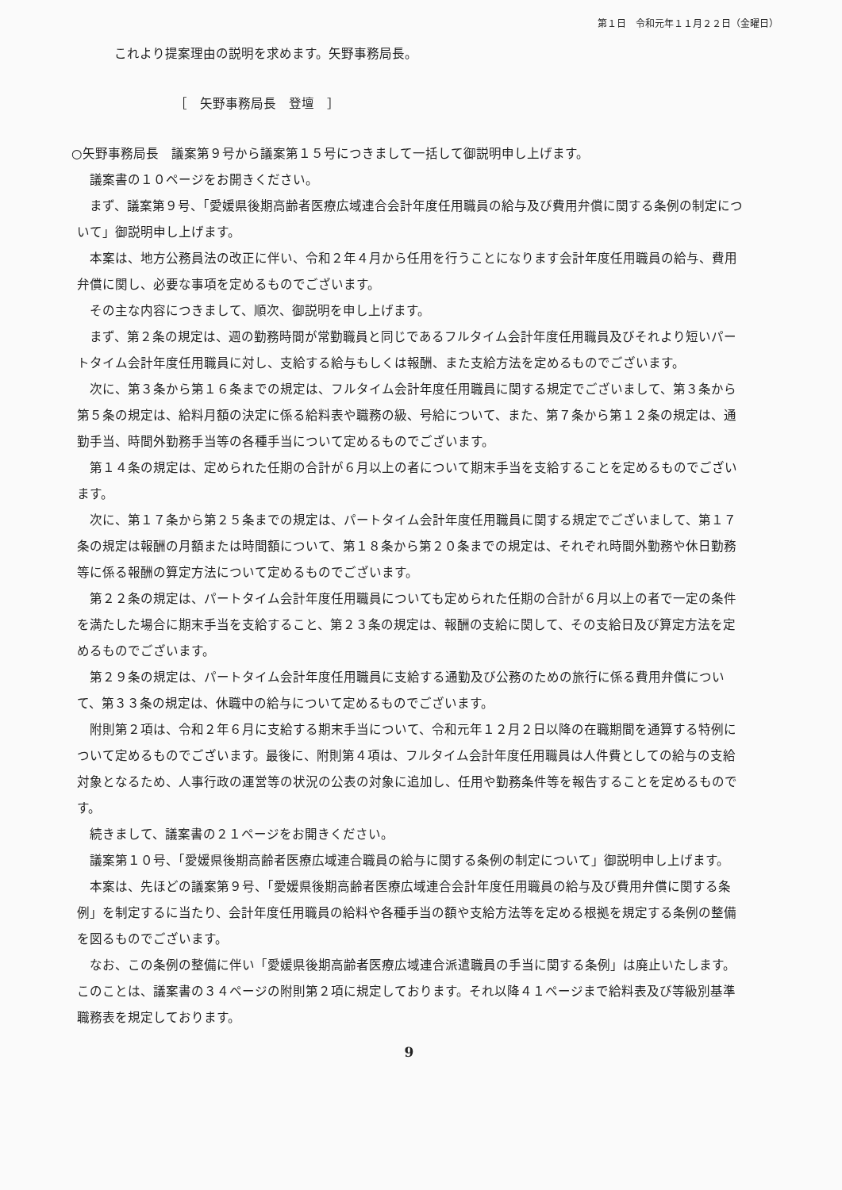第１日　令和元年１１月２２日（金曜日）
これより提案理由の説明を求めます。矢野事務局長。
［　矢野事務局長　登壇　］
○矢野事務局長　議案第９号から議案第１５号につきまして一括して御説明申し上げます。
議案書の１０ページをお開きください。
まず、議案第９号、「愛媛県後期高齢者医療広域連合会計年度任用職員の給与及び費用弁償に関する条例の制定について」御説明申し上げます。
本案は、地方公務員法の改正に伴い、令和２年４月から任用を行うことになります会計年度任用職員の給与、費用弁償に関し、必要な事項を定めるものでございます。
その主な内容につきまして、順次、御説明を申し上げます。
まず、第２条の規定は、週の勤務時間が常勤職員と同じであるフルタイム会計年度任用職員及びそれより短いパートタイム会計年度任用職員に対し、支給する給与もしくは報酬、また支給方法を定めるものでございます。
次に、第３条から第１６条までの規定は、フルタイム会計年度任用職員に関する規定でございまして、第３条から第５条の規定は、給料月額の決定に係る給料表や職務の級、号給について、また、第７条から第１２条の規定は、通勤手当、時間外勤務手当等の各種手当について定めるものでございます。
第１４条の規定は、定められた任期の合計が６月以上の者について期末手当を支給することを定めるものでございます。
次に、第１７条から第２５条までの規定は、パートタイム会計年度任用職員に関する規定でございまして、第１７条の規定は報酬の月額または時間額について、第１８条から第２０条までの規定は、それぞれ時間外勤務や休日勤務等に係る報酬の算定方法について定めるものでございます。
第２２条の規定は、パートタイム会計年度任用職員についても定められた任期の合計が６月以上の者で一定の条件を満たした場合に期末手当を支給すること、第２３条の規定は、報酬の支給に関して、その支給日及び算定方法を定めるものでございます。
第２９条の規定は、パートタイム会計年度任用職員に支給する通勤及び公務のための旅行に係る費用弁償について、第３３条の規定は、休職中の給与について定めるものでございます。
附則第２項は、令和２年６月に支給する期末手当について、令和元年１２月２日以降の在職期間を通算する特例について定めるものでございます。最後に、附則第４項は、フルタイム会計年度任用職員は人件費としての給与の支給対象となるため、人事行政の運営等の状況の公表の対象に追加し、任用や勤務条件等を報告することを定めるものです。
続きまして、議案書の２１ページをお開きください。
議案第１０号、「愛媛県後期高齢者医療広域連合職員の給与に関する条例の制定について」御説明申し上げます。
本案は、先ほどの議案第９号、「愛媛県後期高齢者医療広域連合会計年度任用職員の給与及び費用弁償に関する条例」を制定するに当たり、会計年度任用職員の給料や各種手当の額や支給方法等を定める根拠を規定する条例の整備を図るものでございます。
なお、この条例の整備に伴い「愛媛県後期高齢者医療広域連合派遣職員の手当に関する条例」は廃止いたします。このことは、議案書の３４ページの附則第２項に規定しております。それ以降４１ページまで給料表及び等級別基準職務表を規定しております。
9